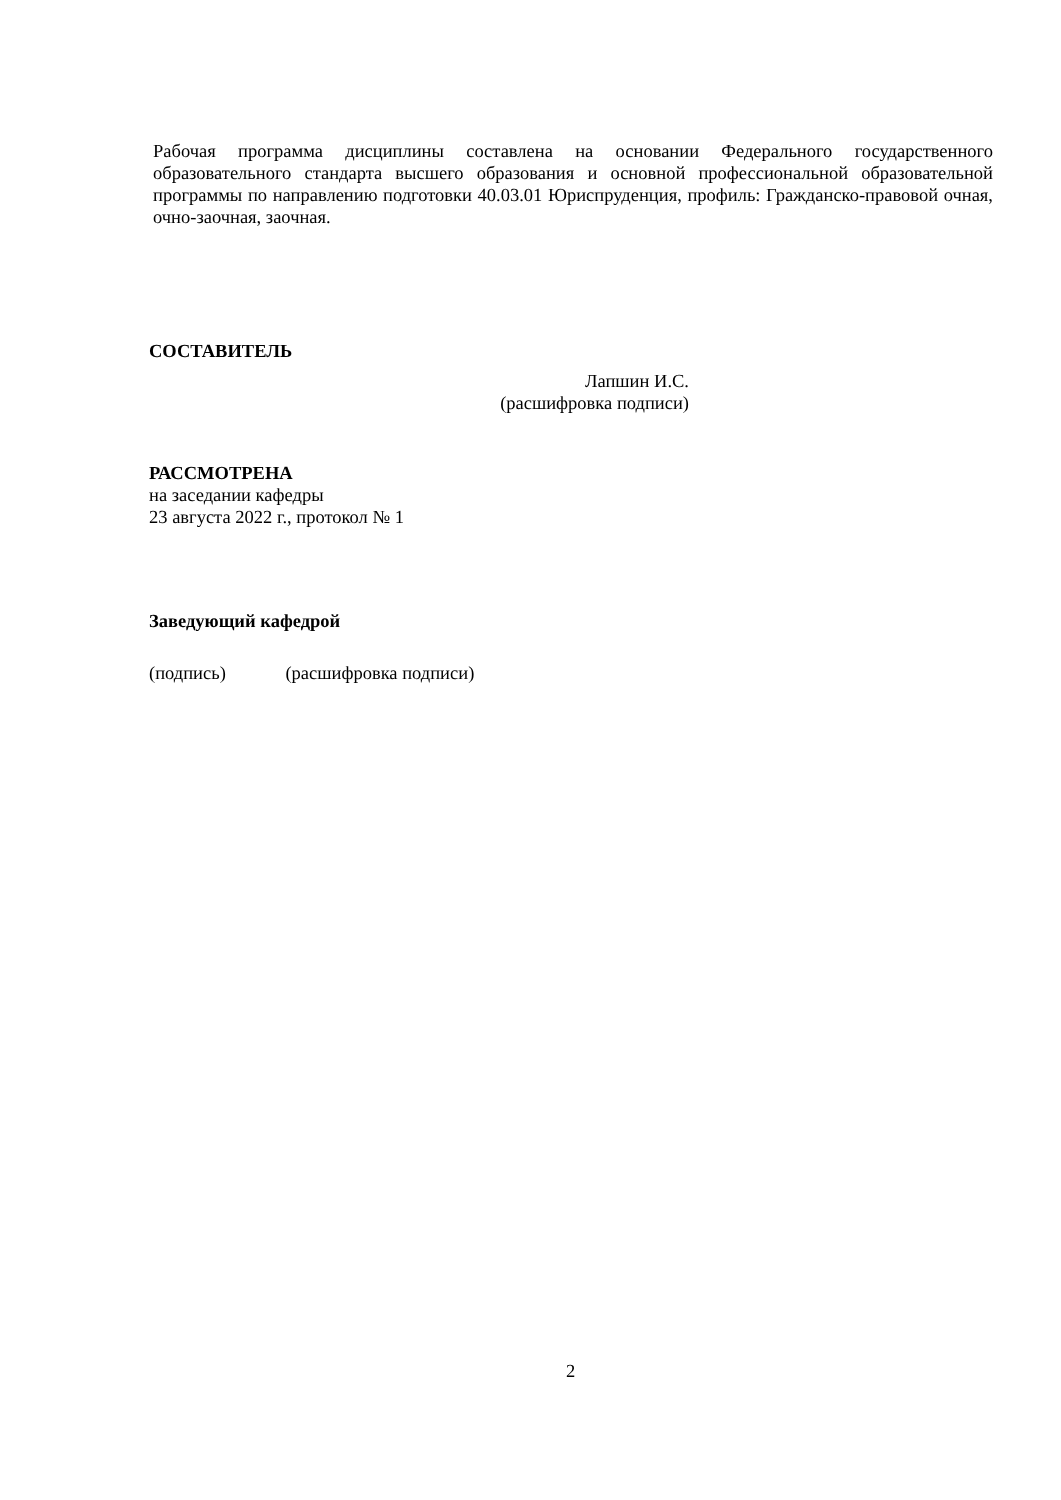Рабочая программа дисциплины составлена на основании Федерального государственного образовательного стандарта высшего образования и основной профессиональной образовательной программы по направлению подготовки 40.03.01 Юриспруденция, профиль: Гражданско-правовой очная, очно-заочная, заочная.
СОСТАВИТЕЛЬ
Лапшин И.С.
(расшифровка подписи)
РАССМОТРЕНА
на заседании кафедры
23 августа 2022 г., протокол № 1
Заведующий кафедрой
(подпись) (расшифровка подписи)
2